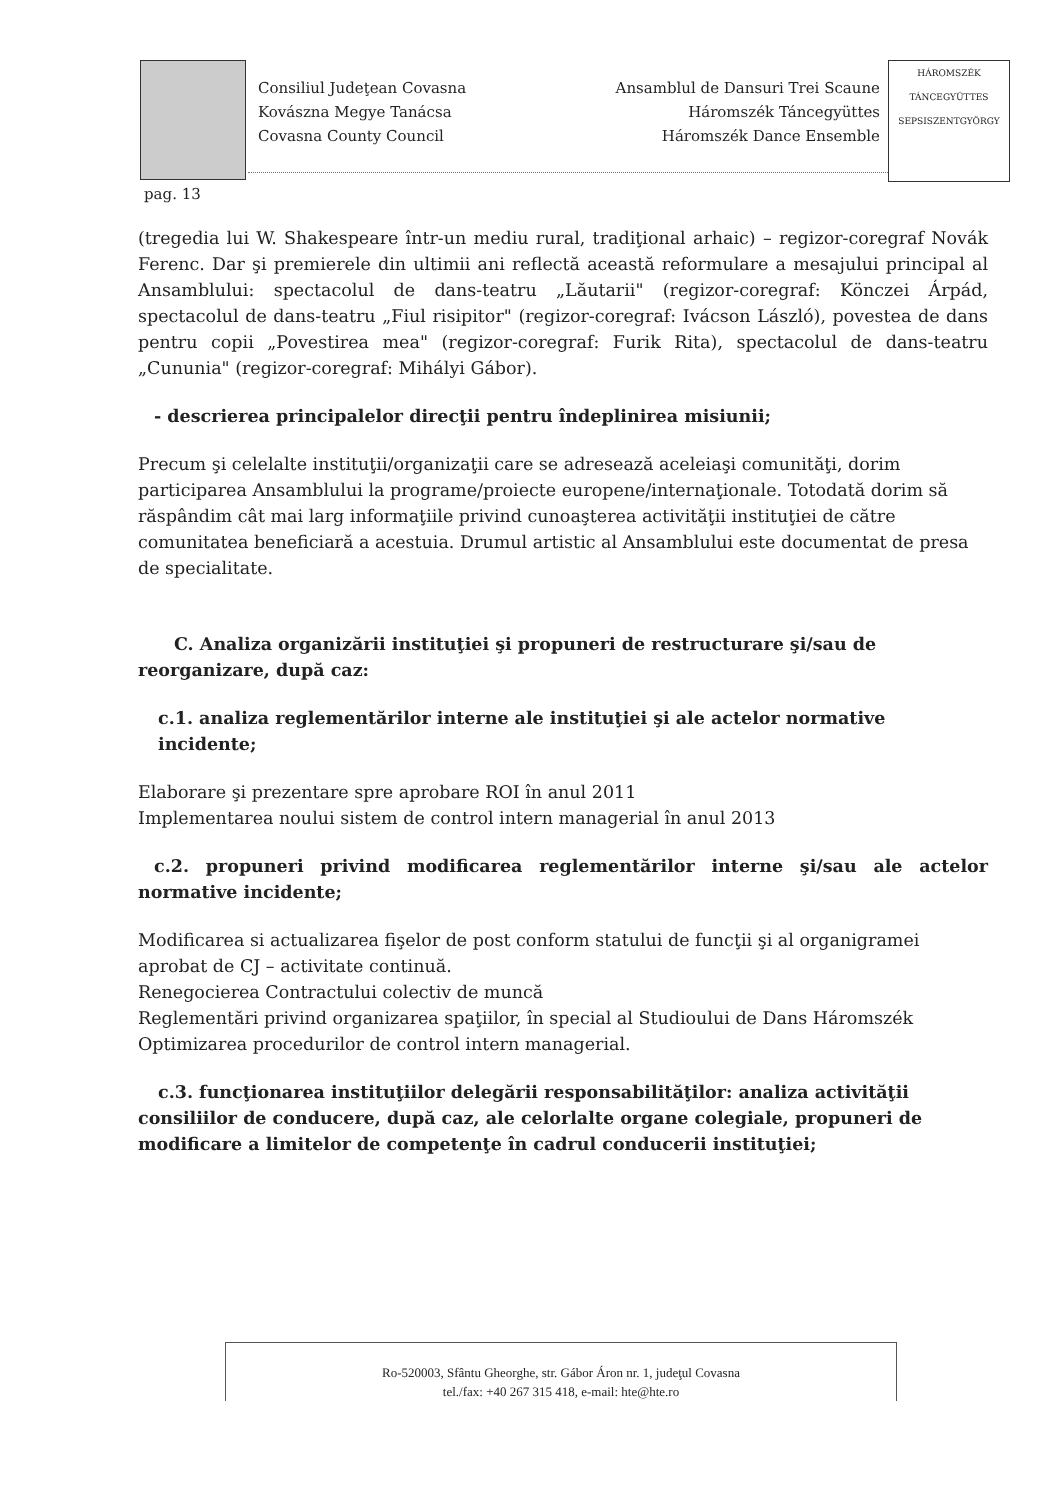Consiliul Judeţean Covasna
Kovászna Megye Tanácsa
Covasna County Council
Ansamblul de Dansuri Trei Scaune
Háromszék Táncegyüttes
Háromszék Dance Ensemble
HÁROMSZÉK TÁNCEGYÜTTES SEPSISZENTGYÖRGY
pag. 13
(tregedia lui W. Shakespeare într-un mediu rural, tradiţional arhaic) – regizor-coregraf Novák Ferenc. Dar şi premierele din ultimii ani reflectă această reformulare a mesajului principal al Ansamblului: spectacolul de dans-teatru „Lăutarii" (regizor-coregraf: Könczei Árpád, spectacolul de dans-teatru „Fiul risipitor" (regizor-coregraf: Ivácson László), povestea de dans pentru copii „Povestirea mea" (regizor-coregraf: Furik Rita), spectacolul de dans-teatru „Cununia" (regizor-coregraf: Mihályi Gábor).
- descrierea principalelor direcţii pentru îndeplinirea misiunii;
Precum şi celelalte instituţii/organizaţii care se adresează aceleiaşi comunităţi, dorim participarea Ansamblului la programe/proiecte europene/internaţionale. Totodată dorim să răspândim cât mai larg informaţiile privind cunoaşterea activităţii instituţiei de către comunitatea beneficiară a acestuia. Drumul artistic al Ansamblului este documentat de presa de specialitate.
C. Analiza organizării instituţiei şi propuneri de restructurare şi/sau de reorganizare, după caz:
c.1. analiza reglementărilor interne ale instituţiei şi ale actelor normative incidente;
Elaborare şi prezentare spre aprobare ROI în anul 2011
Implementarea noului sistem de control intern managerial în anul 2013
c.2. propuneri privind modificarea reglementărilor interne şi/sau ale actelor normative incidente;
Modificarea si actualizarea fişelor de post conform statului de funcţii şi al organigramei aprobat de CJ – activitate continuă.
Renegocierea Contractului colectiv de muncă
Reglementări privind organizarea spaţiilor, în special al Studioului de Dans Háromszék
Optimizarea procedurilor de control intern managerial.
c.3. funcţionarea instituţiilor delegării responsabilităţilor: analiza activităţii consiliilor de conducere, după caz, ale celorlalte organe colegiale, propuneri de modificare a limitelor de competenţe în cadrul conducerii instituţiei;
Ro-520003, Sfântu Gheorghe, str. Gábor Áron nr. 1, judeţul Covasna
tel./fax: +40 267 315 418, e-mail: hte@hte.ro